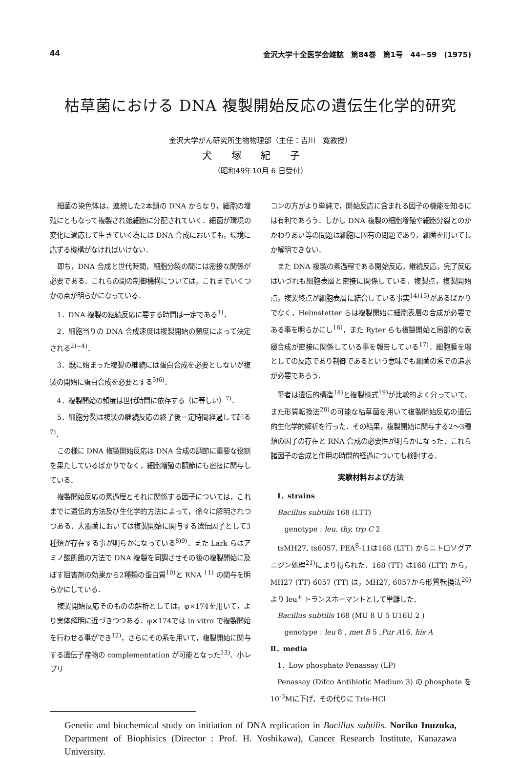44 金沢大学十全医学会雑誌　第84巻　第1号　44−59　(1975)
枯草菌における DNA 複製開始反応の遺伝生化学的研究
金沢大学がん研究所生物物理部（主任：吉川　寛教授）
犬塚紀子
（昭和49年10月 6 日受付）
細菌の染色体は，連続した2本鎖の DNA からなり，細胞の増殖にともなって複製され娘細胞に分配されていく．細菌が環境の変化に適応して生きていく為には DNA 合成においても，環境に応ずる機構がなければいけない．
即ち，DNA 合成と世代時間，細胞分裂の間には密接な関係が必要である．これらの間の制御機構については，これまでいくつかの点が明らかになっている．
1．DNA 複製の継続反応に要する時間は一定である<sup>1)</sup>．
2．細胞当りの DNA 合成速度は複製開始の頻度によって決定される<sup>2)~4)</sup>．
3．既に始まった複製の継続には蛋白合成を必要としないが複製の開始に蛋白合成を必要とする<sup>5)6)</sup>．
4．複製開始の頻度は世代時間に依存する（に等しい）<sup>7)</sup>．
5．細胞分裂は複製の継続反応の終了後一定時間経過して起る<sup>7)</sup>．
この様に DNA 複製開始反応は DNA 合成の調節に重要な役割を果たしているばかりでなく，細胞増殖の調節にも密接に関与している．
複製開始反応の素過程とそれに関係する因子については，これまでに遺伝的方法及び生化学的方法によって，徐々に解明されつつある．大腸菌においては複製開始に関与する遺伝因子として3種類が存在する事が明らかになっている<sup>8)9)</sup>．また Lark らはアミノ酸飢餓の方法で DNA 複製を同調させその後の複製開始に及ぼす阻害剤の効果から2種類の蛋白質<sup>10)</sup>と RNA <sup>11)</sup> の関与を明らかにしている．
複製開始反応そのものの解析としては，φ×174を用いて，より実体解明に近づきつつある．φ×174では in vitro で複製開始を行わせる事ができ<sup>12)</sup>，さらにその系を用いて，複製開始に関与する遺伝子産物の complementation が可能となった<sup>13)</sup>．小レプリ
コンの方がより単純で，開始反応に含まれる因子の機能を知るには有利であろう．しかし DNA 複製の細胞増殖や細胞分裂とのかかわりあい等の問題は細胞に固有の問題であり，細菌を用いてしか解明できない．
また DNA 複製の素過程である開始反応，継続反応，完了反応はいづれも細胞表層と密接に関係している．複製点，複製開始点，複製終点が細胞表層に結合している事実<sup>14)15)</sup>があるばかりでなく，Helmstetter らは複製開始に細胞表層の合成が必要である事を明らかにし<sup>16)</sup>，また Ryter らも複製開始と局部的な表層合成が密接に関係している事を報告している<sup>17)</sup>．細胞膜を場としての反応であり制御であるという意味でも細菌の系での追求が必要であろう．
筆者は遺伝的構造<sup>18)</sup>と複製様式<sup>19)</sup>が比較的よく分っていて、また形質転換法<sup>20)</sup>の可能な枯草菌を用いて複製開始反応の遺伝的生化学的解析を行った．その結果，複製開始に関与する2〜3種類の因子の存在と RNA 合成の必要性が明らかになった．これら諸因子の合成と作用の時間的経過についても検討する．
実験材料および方法
Ⅰ．strains
Bacillus subtilis 168 (LTT)
genotype : leu, thy, trp C 2
tsMH27, ts6057, PEA<sup>S</sup>-11は168 (LTT) からニトロソグアニジン処理<sup>21)</sup>により得られた．168 (TT) は168 (LTT) から，MH27 (TT) 6057 (TT) は，MH27, 6057から形質転換法<sup>20)</sup>より leu<sup>+</sup> トランスホーマントとして単離した．
Bacillus subtilis 168 (MU 8 U 5 U16U 2 )
genotype : leu 8 , met B 5 ,Pur A16, his A
Ⅱ．media
1．Low phosphate Penassay (LP)
Penassay (Difco Antibiotic Medium 3) の phosphate を10<sup>-3</sup>Mに下げ，その代りに Tris-HCl
Genetic and biochemical study on initiation of DNA replication in Bacillus subtilis. Noriko Inuzuka, Department of Biophisics (Director : Prof. H. Yoshikawa), Cancer Research Institute, Kanazawa University.